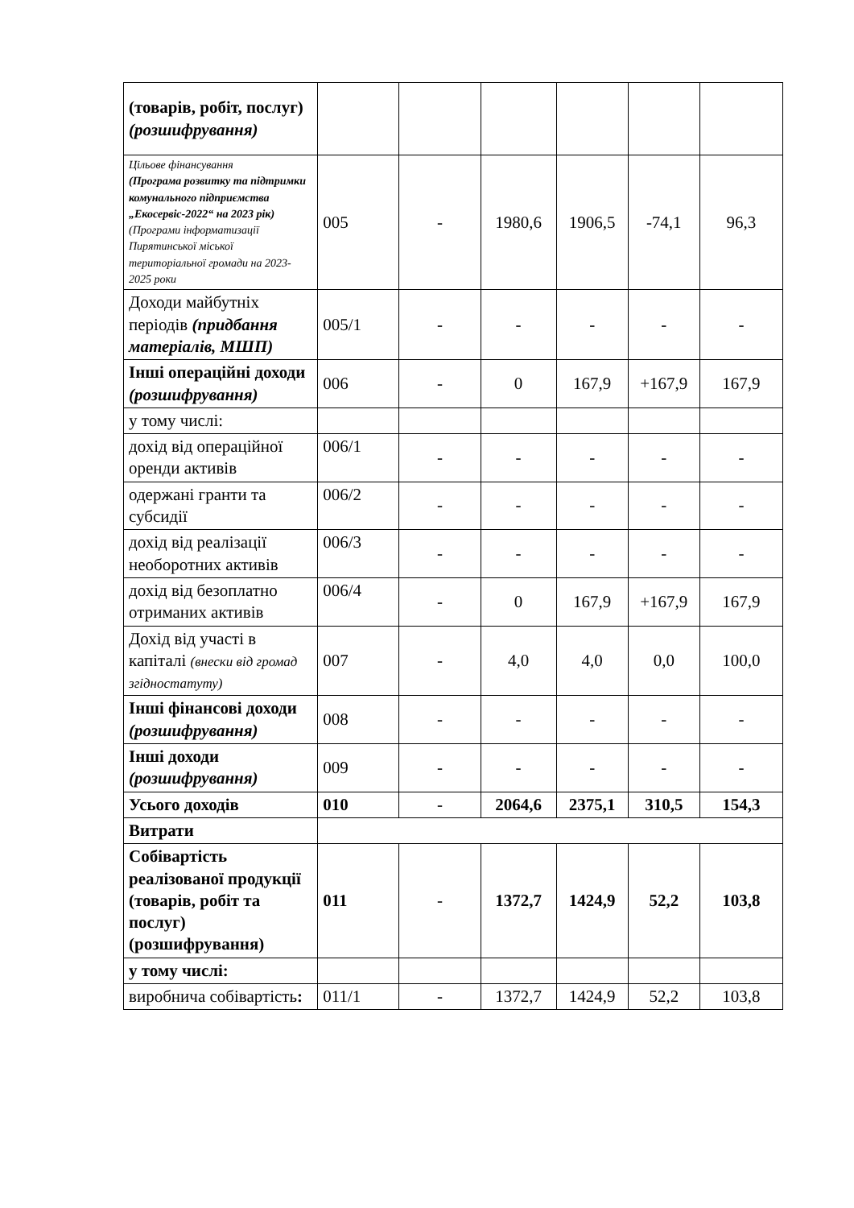| (товарів, робіт, послуг) (розшифрування) | | | | | | |
| Цільове фінансування (Програма розвитку та підтримки комунального підприємства „Екосервіс-2022“ на 2023 рік) (Програми інформатизації Пирятинської міської територіальної громади на 2023-2025 роки | 005 | - | 1980,6 | 1906,5 | -74,1 | 96,3 |
| Доходи майбутніх періодів (придбання матеріалів, МШП) | 005/1 | - | - | - | - | - |
| Інші операційні доходи (розшифрування) | 006 | - | 0 | 167,9 | +167,9 | 167,9 |
| у тому числі: | | | | | | |
| дохід від операційної оренди активів | 006/1 | - | - | - | - | - |
| одержані гранти та субсидії | 006/2 | - | - | - | - | - |
| дохід від реалізації необоротних активів | 006/3 | - | - | - | - | - |
| дохід від безоплатно отриманих активів | 006/4 | - | 0 | 167,9 | +167,9 | 167,9 |
| Дохід від участі в капіталі (внески від громад згідностатуту) | 007 | - | 4,0 | 4,0 | 0,0 | 100,0 |
| Інші фінансові доходи (розшифрування) | 008 | - | - | - | - | - |
| Інші доходи (розшифрування) | 009 | - | - | - | - | - |
| Усього доходів | 010 | - | 2064,6 | 2375,1 | 310,5 | 154,3 |
| Витрати | | | | | | |
| Собівартість реалізованої продукції (товарів, робіт та послуг) (розшифрування) | 011 | - | 1372,7 | 1424,9 | 52,2 | 103,8 |
| у тому числі: | | | | | | |
| виробнича собівартість : | 011/1 | - | 1372,7 | 1424,9 | 52,2 | 103,8 |